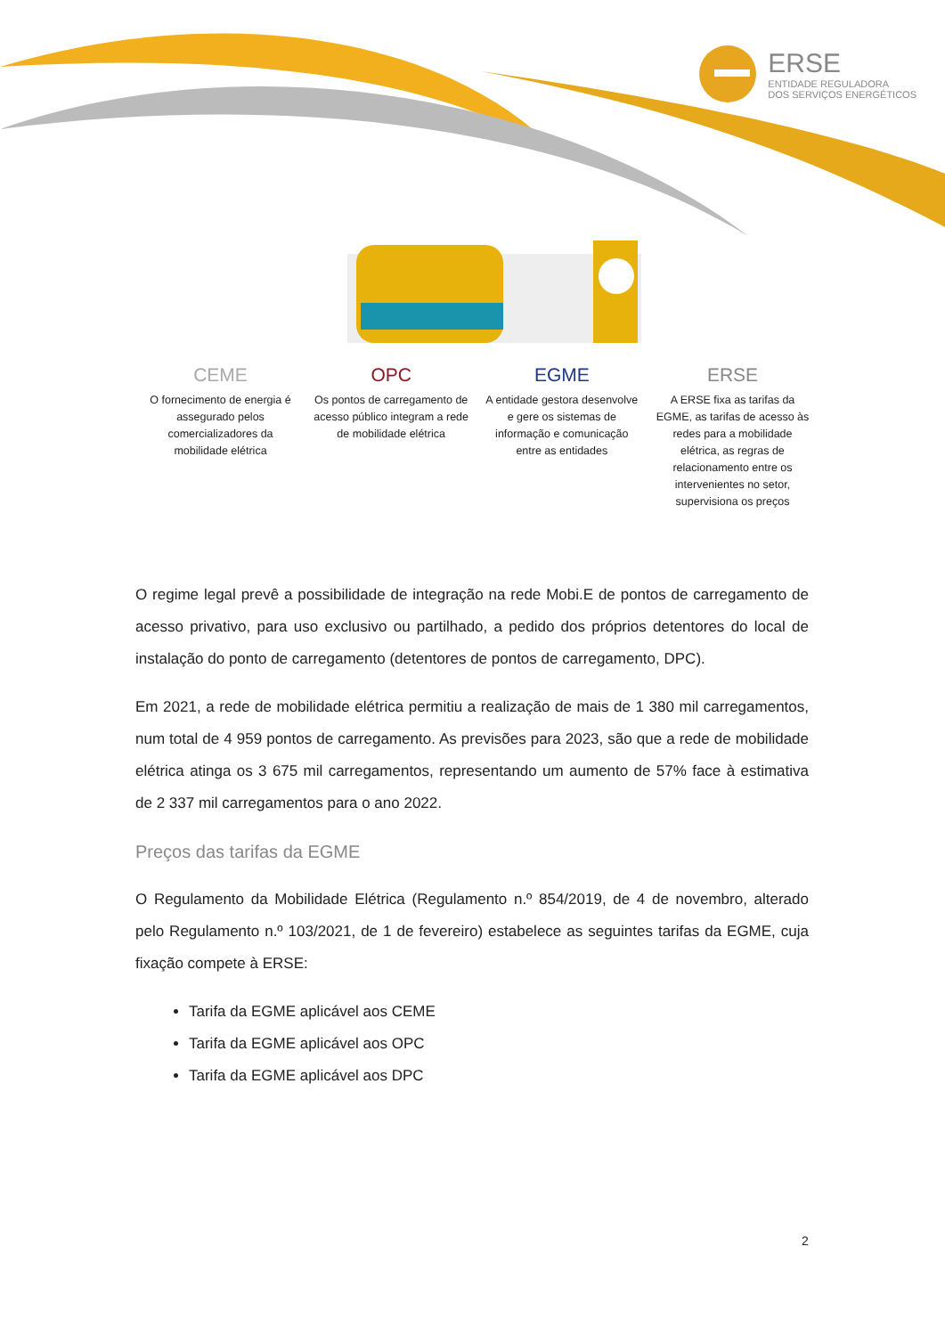ERSE
ENTIDADE REGULADORA
DOS SERVIÇOS ENERGÉTICOS
CEME
O fornecimento de energia é assegurado pelos comercializadores da mobilidade elétrica
OPC
Os pontos de carregamento de acesso público integram a rede de mobilidade elétrica
EGME
A entidade gestora desenvolve e gere os sistemas de informação e comunicação entre as entidades
ERSE
A ERSE fixa as tarifas da EGME, as tarifas de acesso às redes para a mobilidade elétrica, as regras de relacionamento entre os intervenientes no setor, supervisiona os preços
O regime legal prevê a possibilidade de integração na rede Mobi.E de pontos de carregamento de acesso privativo, para uso exclusivo ou partilhado, a pedido dos próprios detentores do local de instalação do ponto de carregamento (detentores de pontos de carregamento, DPC).
Em 2021, a rede de mobilidade elétrica permitiu a realização de mais de 1 380 mil carregamentos, num total de 4 959 pontos de carregamento. As previsões para 2023, são que a rede de mobilidade elétrica atinga os 3 675 mil carregamentos, representando um aumento de 57% face à estimativa de 2 337 mil carregamentos para o ano 2022.
Preços das tarifas da EGME
O Regulamento da Mobilidade Elétrica (Regulamento n.º 854/2019, de 4 de novembro, alterado pelo Regulamento n.º 103/2021, de 1 de fevereiro) estabelece as seguintes tarifas da EGME, cuja fixação compete à ERSE:
Tarifa da EGME aplicável aos CEME
Tarifa da EGME aplicável aos OPC
Tarifa da EGME aplicável aos DPC
2